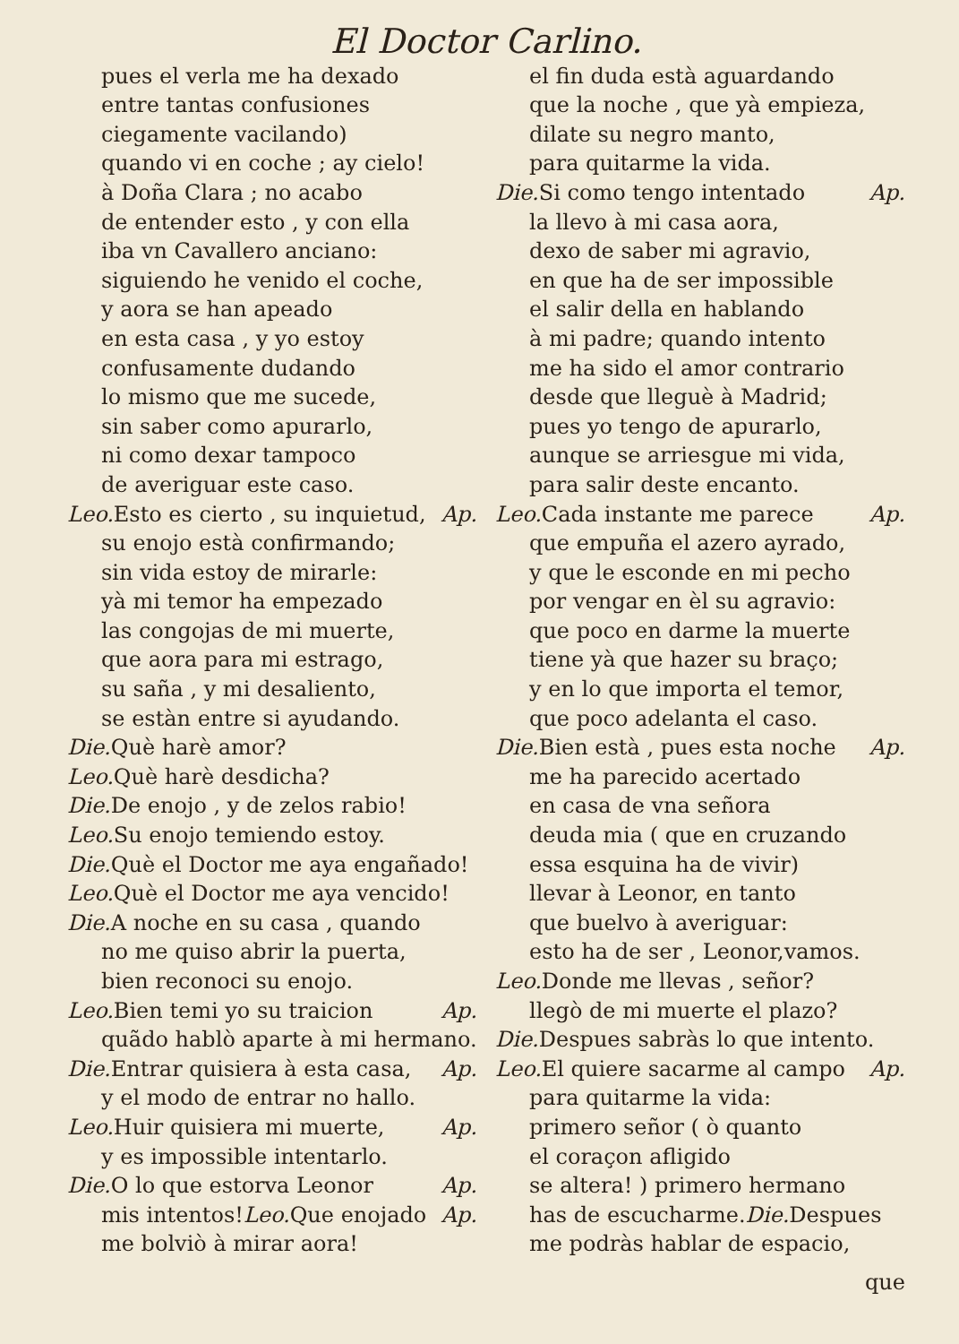El Doctor Carlino.
pues el verla me ha dexado
entre tantas confusiones
ciegamente vacilando)
quando vi en coche ; ay cielo!
à Doña Clara ; no acabo
de entender esto , y con ella
iba vn Cavallero anciano:
siguiendo he venido el coche,
y aora se han apeado
en esta casa , y yo estoy
confusamente dudando
lo mismo que me sucede,
sin saber como apurarlo,
ni como dexar tampoco
de averiguar este caso.
Leo. Esto es cierto , su inquietud, Ap.
su enojo està confirmando;
sin vida estoy de mirarle:
yà mi temor ha empezado
las congojas de mi muerte,
que aora para mi estrago,
su saña , y mi desaliento,
se estàn entre si ayudando.
Die. Què harè amor?
Leo. Què harè desdicha?
Die. De enojo , y de zelos rabio!
Leo. Su enojo temiendo estoy.
Die. Què el Doctor me aya engañado!
Leo. Què el Doctor me aya vencido!
Die. A noche en su casa , quando
no me quiso abrir la puerta,
bien reconoci su enojo.
Leo. Bien temi yo su traicion Ap.
quãdo hablò aparte à mi hermano.
Die. Entrar quisiera à esta casa, Ap.
y el modo de entrar no hallo.
Leo. Huir quisiera mi muerte, Ap.
y es impossible intentarlo.
Die. O lo que estorva Leonor Ap.
mis intentos!Leo. Que enojado Ap.
me bolviò à mirar aora!
el fin duda està aguardando
que la noche , que yà empieza,
dilate su negro manto,
para quitarme la vida.
Die. Si como tengo intentado Ap.
la llevo à mi casa aora,
dexo de saber mi agravio,
en que ha de ser impossible
el salir della en hablando
à mi padre; quando intento
me ha sido el amor contrario
desde que lleguè à Madrid;
pues yo tengo de apurarlo,
aunque se arriesgue mi vida,
para salir deste encanto.
Leo. Cada instante me parece Ap.
que empuña el azero ayrado,
y que le esconde en mi pecho
por vengar en èl su agravio:
que poco en darme la muerte
tiene yà que hazer su braço;
y en lo que importa el temor,
que poco adelanta el caso.
Die. Bien està , pues esta noche Ap.
me ha parecido acertado
en casa de vna señora
deuda mia ( que en cruzando
essa esquina ha de vivir)
llevar à Leonor, en tanto
que buelvo à averiguar:
esto ha de ser , Leonor,vamos.
Leo. Donde me llevas , señor?
llegò de mi muerte el plazo?
Die. Despues sabràs lo que intento.
Leo. El quiere sacarme al campo Ap.
para quitarme la vida:
primero señor ( ò quanto
el coraçon afligido
se altera! ) primero hermano
has de escucharme.Die. Despues
me podràs hablar de espacio,
que